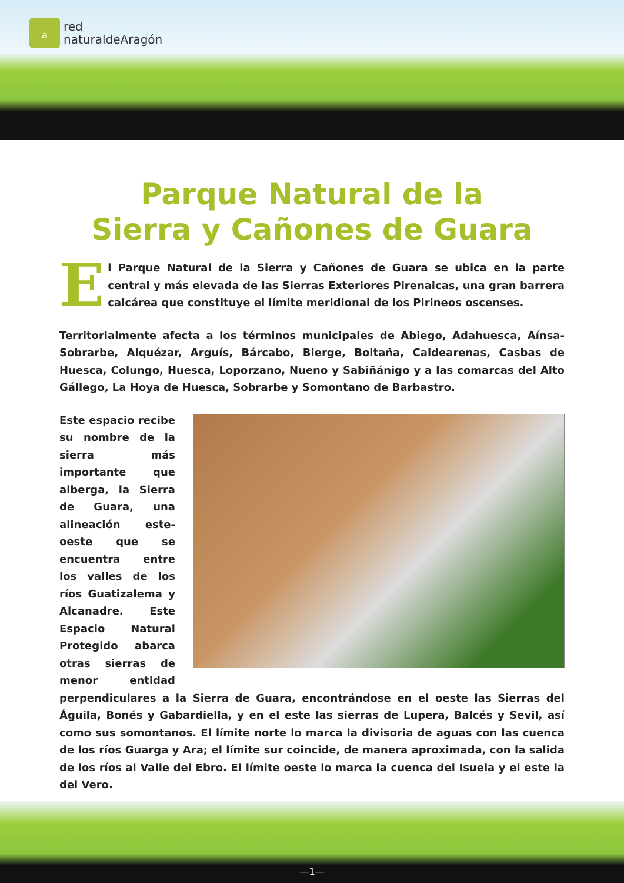a
red
naturaldeAragón
Parque Natural de la
Sierra y Cañones de Guara
El Parque Natural de la Sierra y Cañones de Guara se ubica en la parte central y más elevada de las Sierras Exteriores Pirenaicas, una gran barrera calcárea que constituye el límite meridional de los Pirineos oscenses.
Territorialmente afecta a los términos municipales de Abiego, Adahuesca, Aínsa-Sobrarbe, Alquézar, Arguís, Bárcabo, Bierge, Boltaña, Caldearenas, Casbas de Huesca, Colungo, Huesca, Loporzano, Nueno y Sabiñánigo y a las comarcas del Alto Gállego, La Hoya de Huesca, Sobrarbe y Somontano de Barbastro.
Este espacio recibe su nombre de la sierra más importante que alberga, la Sierra de Guara, una alineación este-oeste que se encuentra entre los valles de los ríos Guatizalema y Alcanadre. Este Espacio Natural Protegido abarca otras sierras de menor entidad perpendiculares a la Sierra de Guara, encontrándose en el oeste las Sierras del Águila, Bonés y Gabardiella, y en el este las sierras de Lupera, Balcés y Sevil, así como sus somontanos. El límite norte lo marca la divisoria de aguas con las cuenca de los ríos Guarga y Ara; el límite sur coincide, de manera aproximada, con la salida de los ríos al Valle del Ebro. El límite oeste lo marca la cuenca del Isuela y el este la del Vero.
—1—